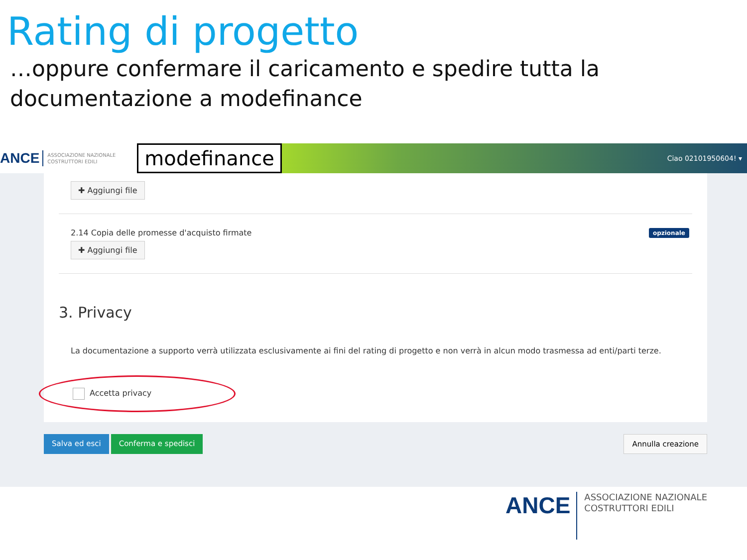Rating di progetto
…oppure confermare il caricamento e spedire tutta la documentazione a modefinance
ANCE ASSOCIAZIONE NAZIONALE COSTRUTTORI EDILI modefinance Ciao 02101950604! ▾
✚ Aggiungi file
2.14 Copia delle promesse d'acquisto firmate opzionale
✚ Aggiungi file
3. Privacy
La documentazione a supporto verrà utilizzata esclusivamente ai fini del rating di progetto e non verrà in alcun modo trasmessa ad enti/parti terze.
Accetta privacy
Salva ed esci Conferma e spedisci Annulla creazione
ANCE ASSOCIAZIONE NAZIONALE
COSTRUTTORI EDILI